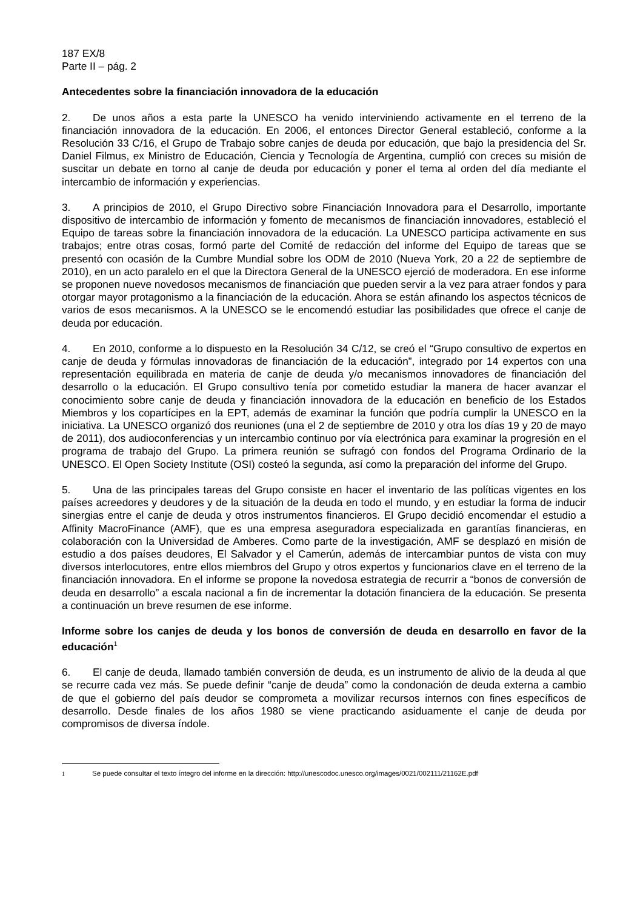187 EX/8
Parte II – pág. 2
Antecedentes sobre la financiación innovadora de la educación
2. De unos años a esta parte la UNESCO ha venido interviniendo activamente en el terreno de la financiación innovadora de la educación. En 2006, el entonces Director General estableció, conforme a la Resolución 33 C/16, el Grupo de Trabajo sobre canjes de deuda por educación, que bajo la presidencia del Sr. Daniel Filmus, ex Ministro de Educación, Ciencia y Tecnología de Argentina, cumplió con creces su misión de suscitar un debate en torno al canje de deuda por educación y poner el tema al orden del día mediante el intercambio de información y experiencias.
3. A principios de 2010, el Grupo Directivo sobre Financiación Innovadora para el Desarrollo, importante dispositivo de intercambio de información y fomento de mecanismos de financiación innovadores, estableció el Equipo de tareas sobre la financiación innovadora de la educación. La UNESCO participa activamente en sus trabajos; entre otras cosas, formó parte del Comité de redacción del informe del Equipo de tareas que se presentó con ocasión de la Cumbre Mundial sobre los ODM de 2010 (Nueva York, 20 a 22 de septiembre de 2010), en un acto paralelo en el que la Directora General de la UNESCO ejerció de moderadora. En ese informe se proponen nueve novedosos mecanismos de financiación que pueden servir a la vez para atraer fondos y para otorgar mayor protagonismo a la financiación de la educación. Ahora se están afinando los aspectos técnicos de varios de esos mecanismos. A la UNESCO se le encomendó estudiar las posibilidades que ofrece el canje de deuda por educación.
4. En 2010, conforme a lo dispuesto en la Resolución 34 C/12, se creó el “Grupo consultivo de expertos en canje de deuda y fórmulas innovadoras de financiación de la educación”, integrado por 14 expertos con una representación equilibrada en materia de canje de deuda y/o mecanismos innovadores de financiación del desarrollo o la educación. El Grupo consultivo tenía por cometido estudiar la manera de hacer avanzar el conocimiento sobre canje de deuda y financiación innovadora de la educación en beneficio de los Estados Miembros y los copartícipes en la EPT, además de examinar la función que podría cumplir la UNESCO en la iniciativa. La UNESCO organizó dos reuniones (una el 2 de septiembre de 2010 y otra los días 19 y 20 de mayo de 2011), dos audioconferencias y un intercambio continuo por vía electrónica para examinar la progresión en el programa de trabajo del Grupo. La primera reunión se sufragó con fondos del Programa Ordinario de la UNESCO. El Open Society Institute (OSI) costeó la segunda, así como la preparación del informe del Grupo.
5. Una de las principales tareas del Grupo consiste en hacer el inventario de las políticas vigentes en los países acreedores y deudores y de la situación de la deuda en todo el mundo, y en estudiar la forma de inducir sinergias entre el canje de deuda y otros instrumentos financieros. El Grupo decidió encomendar el estudio a Affinity MacroFinance (AMF), que es una empresa aseguradora especializada en garantías financieras, en colaboración con la Universidad de Amberes. Como parte de la investigación, AMF se desplazó en misión de estudio a dos países deudores, El Salvador y el Camerún, además de intercambiar puntos de vista con muy diversos interlocutores, entre ellos miembros del Grupo y otros expertos y funcionarios clave en el terreno de la financiación innovadora. En el informe se propone la novedosa estrategia de recurrir a “bonos de conversión de deuda en desarrollo” a escala nacional a fin de incrementar la dotación financiera de la educación. Se presenta a continuación un breve resumen de ese informe.
Informe sobre los canjes de deuda y los bonos de conversión de deuda en desarrollo en favor de la educación<sup>1</sup>
6. El canje de deuda, llamado también conversión de deuda, es un instrumento de alivio de la deuda al que se recurre cada vez más. Se puede definir “canje de deuda” como la condonación de deuda externa a cambio de que el gobierno del país deudor se comprometa a movilizar recursos internos con fines específicos de desarrollo. Desde finales de los años 1980 se viene practicando asiduamente el canje de deuda por compromisos de diversa índole.
1 Se puede consultar el texto íntegro del informe en la dirección: http://unescodoc.unesco.org/images/0021/002111/21162E.pdf